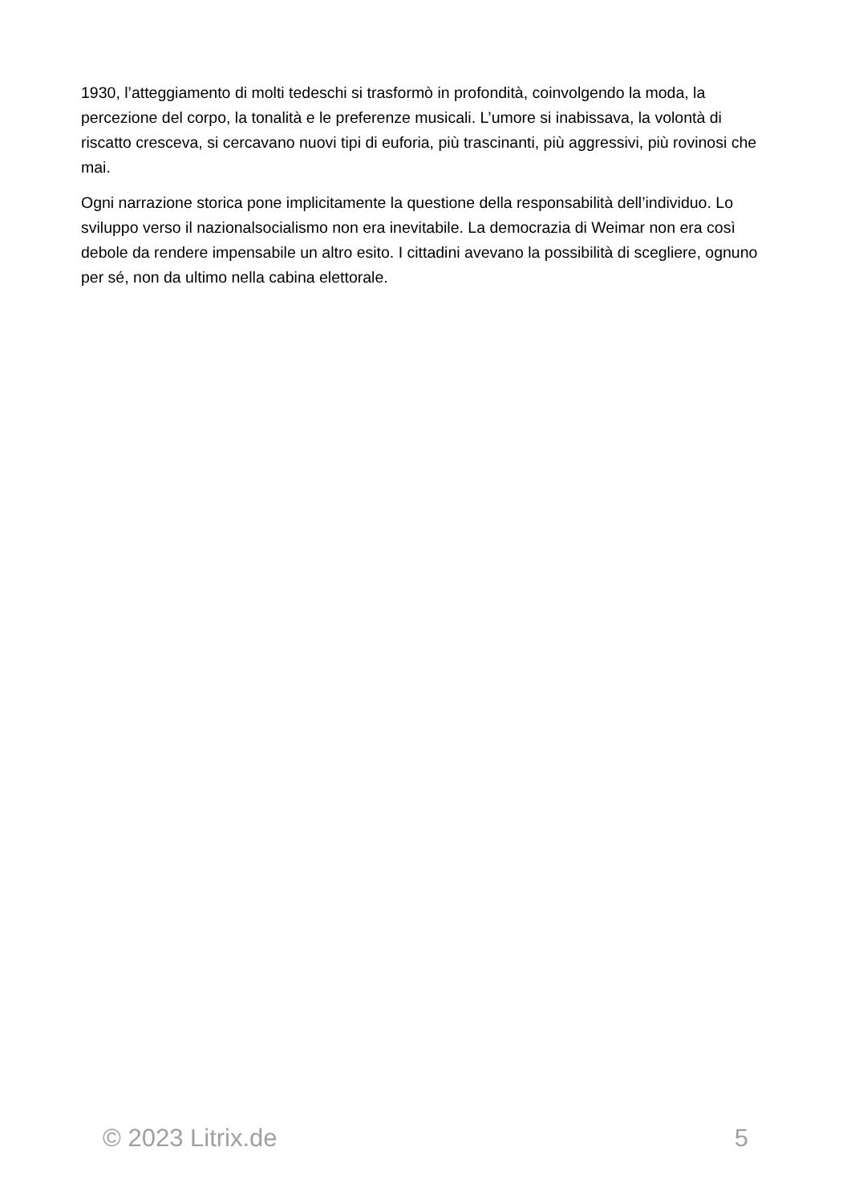1930, l’atteggiamento di molti tedeschi si trasformò in profondità, coinvolgendo la moda, la percezione del corpo, la tonalità e le preferenze musicali. L’umore si inabissava, la volontà di riscatto cresceva, si cercavano nuovi tipi di euforia, più trascinanti, più aggressivi, più rovinosi che mai.
Ogni narrazione storica pone implicitamente la questione della responsabilità dell’individuo. Lo sviluppo verso il nazionalsocialismo non era inevitabile. La democrazia di Weimar non era così debole da rendere impensabile un altro esito. I cittadini avevano la possibilità di scegliere, ognuno per sé, non da ultimo nella cabina elettorale.
© 2023 Litrix.de 5